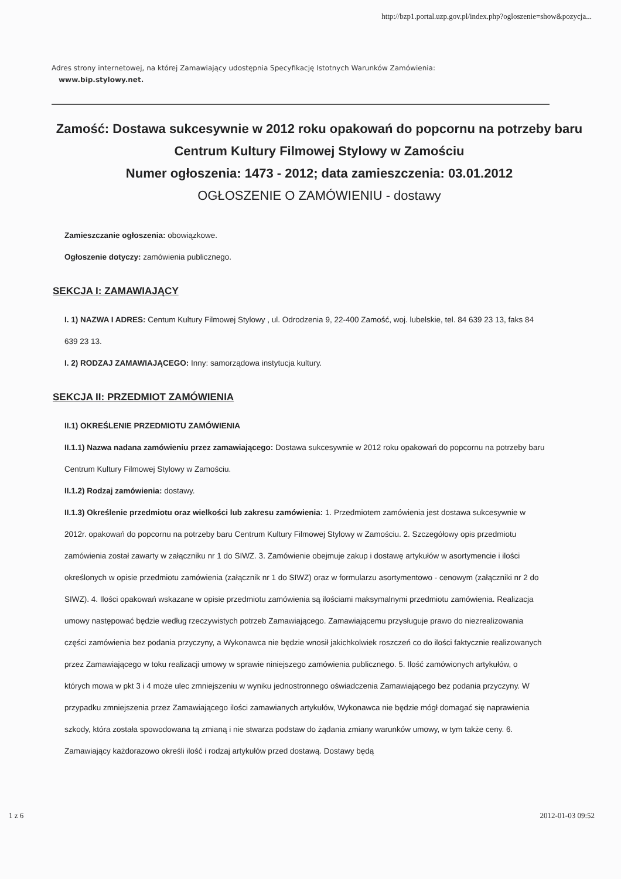http://bzp1.portal.uzp.gov.pl/index.php?ogloszenie=show&pozycja...
Adres strony internetowej, na której Zamawiający udostępnia Specyfikację Istotnych Warunków Zamówienia:
www.bip.stylowy.net.
Zamość: Dostawa sukcesywnie w 2012 roku opakowań do popcornu na potrzeby baru Centrum Kultury Filmowej Stylowy w Zamościu
Numer ogłoszenia: 1473 - 2012; data zamieszczenia: 03.01.2012
OGŁOSZENIE O ZAMÓWIENIU - dostawy
Zamieszczanie ogłoszenia: obowiązkowe.
Ogłoszenie dotyczy: zamówienia publicznego.
SEKCJA I: ZAMAWIAJĄCY
I. 1) NAZWA I ADRES: Centum Kultury Filmowej Stylowy , ul. Odrodzenia 9, 22-400 Zamość, woj. lubelskie, tel. 84 639 23 13, faks 84 639 23 13.
I. 2) RODZAJ ZAMAWIAJĄCEGO: Inny: samorządowa instytucja kultury.
SEKCJA II: PRZEDMIOT ZAMÓWIENIA
II.1) OKREŚLENIE PRZEDMIOTU ZAMÓWIENIA
II.1.1) Nazwa nadana zamówieniu przez zamawiającego: Dostawa sukcesywnie w 2012 roku opakowań do popcornu na potrzeby baru Centrum Kultury Filmowej Stylowy w Zamościu.
II.1.2) Rodzaj zamówienia: dostawy.
II.1.3) Określenie przedmiotu oraz wielkości lub zakresu zamówienia: 1. Przedmiotem zamówienia jest dostawa sukcesywnie w 2012r. opakowań do popcornu na potrzeby baru Centrum Kultury Filmowej Stylowy w Zamościu. 2. Szczegółowy opis przedmiotu zamówienia został zawarty w załączniku nr 1 do SIWZ. 3. Zamówienie obejmuje zakup i dostawę artykułów w asortymencie i ilości określonych w opisie przedmiotu zamówienia (załącznik nr 1 do SIWZ) oraz w formularzu asortymentowo - cenowym (załączniki nr 2 do SIWZ). 4. Ilości opakowań wskazane w opisie przedmiotu zamówienia są ilościami maksymalnymi przedmiotu zamówienia. Realizacja umowy następować będzie według rzeczywistych potrzeb Zamawiającego. Zamawiającemu przysługuje prawo do niezrealizowania części zamówienia bez podania przyczyny, a Wykonawca nie będzie wnosił jakichkolwiek roszczeń co do ilości faktycznie realizowanych przez Zamawiającego w toku realizacji umowy w sprawie niniejszego zamówienia publicznego. 5. Ilość zamówionych artykułów, o których mowa w pkt 3 i 4 może ulec zmniejszeniu w wyniku jednostronnego oświadczenia Zamawiającego bez podania przyczyny. W przypadku zmniejszenia przez Zamawiającego ilości zamawianych artykułów, Wykonawca nie będzie mógł domagać się naprawienia szkody, która została spowodowana tą zmianą i nie stwarza podstaw do żądania zmiany warunków umowy, w tym także ceny. 6. Zamawiający każdorazowo określi ilość i rodzaj artykułów przed dostawą. Dostawy będą
1 z 6 2012-01-03 09:52